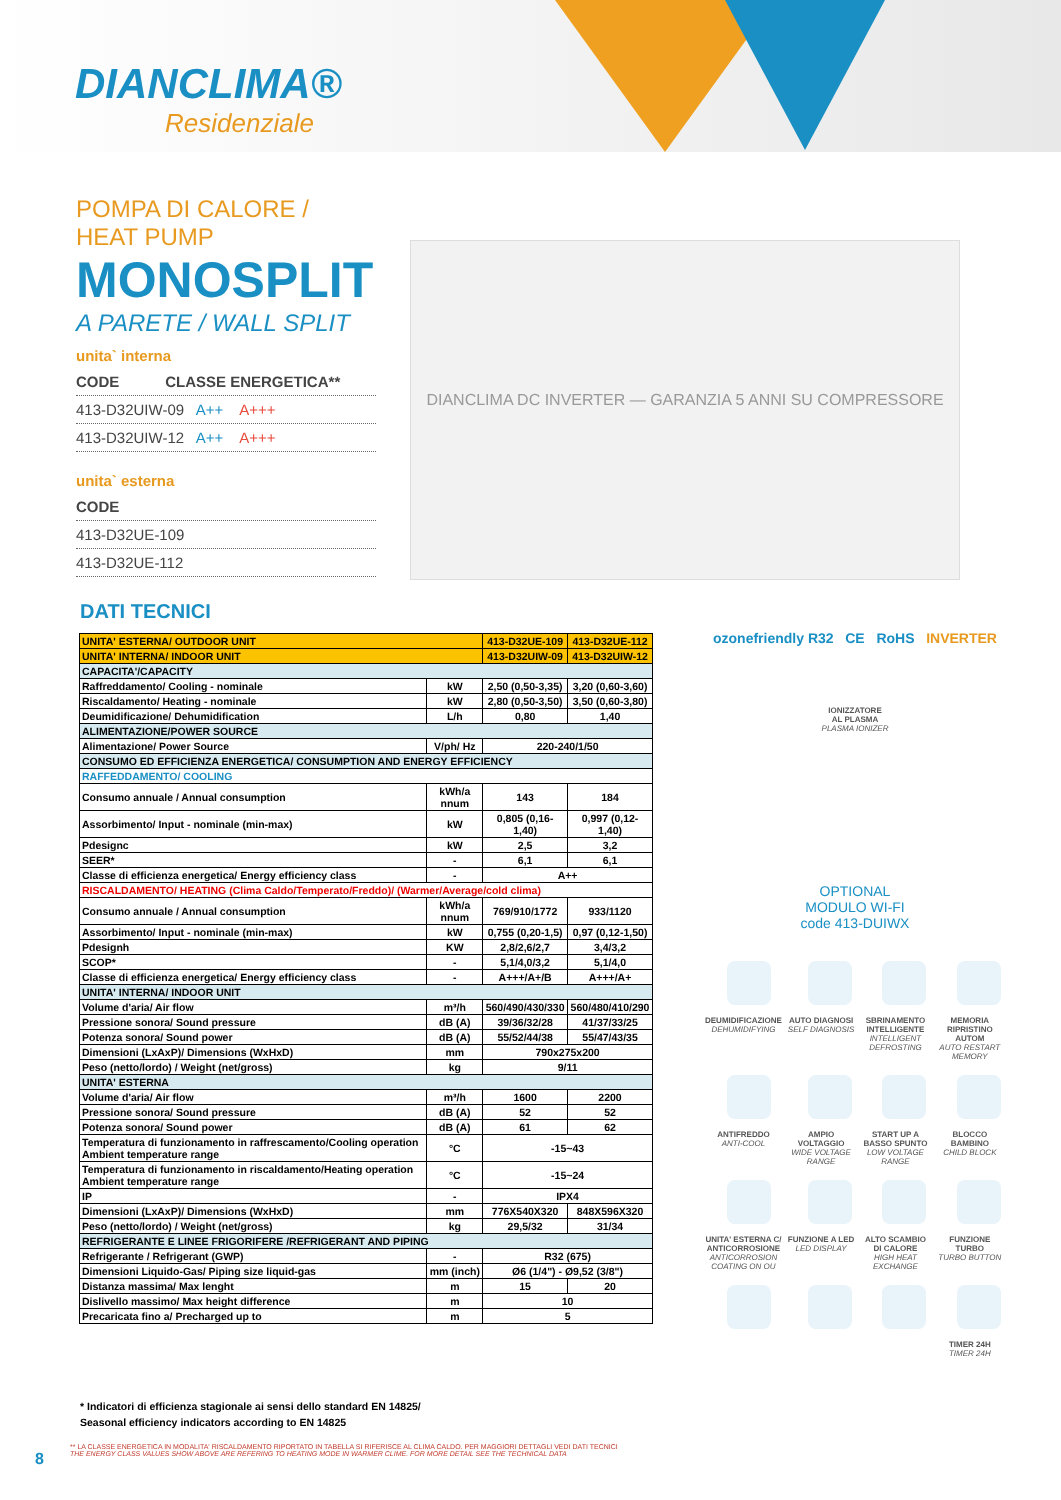DIANCLIMA®
Residenziale
POMPA DI CALORE / HEAT PUMP
MONOSPLIT
A PARETE / WALL SPLIT
unita` interna
CODE CLASSE ENERGETICA**
413-D32UIW-09 A++ A+++
413-D32UIW-12 A++ A+++
unita` esterna
CODE
413-D32UE-109
413-D32UE-112
DIANCLIMA DC INVERTER — GARANZIA 5 ANNI SU COMPRESSORE
DATI TECNICI
| UNITA' ESTERNA/ OUTDOOR UNIT | | 413-D32UE-109 | 413-D32UE-112 |
| UNITA' INTERNA/ INDOOR UNIT | | 413-D32UIW-09 | 413-D32UIW-12 |
| CAPACITA'/CAPACITY | | | |
| Raffreddamento/ Cooling - nominale | kW | 2,50 (0,50-3,35) | 3,20 (0,60-3,60) |
| Riscaldamento/ Heating - nominale | kW | 2,80 (0,50-3,50) | 3,50 (0,60-3,80) |
| Deumidificazione/ Dehumidification | L/h | 0,80 | 1,40 |
| ALIMENTAZIONE/POWER SOURCE | | | |
| Alimentazione/ Power Source | V/ph/ Hz | 220-240/1/50 | |
| CONSUMO ED EFFICIENZA ENERGETICA/ CONSUMPTION AND ENERGY EFFICIENCY | | | |
| RAFFEDDAMENTO/ COOLING | | | |
| Consumo annuale / Annual consumption | kWh/a nnum | 143 | 184 |
| Assorbimento/ Input - nominale (min-max) | kW | 0,805 (0,16-1,40) | 0,997 (0,12-1,40) |
| Pdesignc | kW | 2,5 | 3,2 |
| SEER* | - | 6,1 | 6,1 |
| Classe di efficienza energetica/ Energy efficiency class | - | A++ | |
| RISCALDAMENTO/ HEATING (Clima Caldo/Temperato/Freddo)/ (Warmer/Average/cold clima) | | | |
| Consumo annuale / Annual consumption | kWh/a nnum | 769/910/1772 | 933/1120 |
| Assorbimento/ Input - nominale (min-max) | kW | 0,755 (0,20-1,5) | 0,97 (0,12-1,50) |
| Pdesignh | KW | 2,8/2,6/2,7 | 3,4/3,2 |
| SCOP* | - | 5,1/4,0/3,2 | 5,1/4,0 |
| Classe di efficienza energetica/ Energy efficiency class | - | A+++/A+/B | A+++/A+ |
| UNITA' INTERNA/ INDOOR UNIT | | | |
| Volume d'aria/ Air flow | m³/h | 560/490/430/330 | 560/480/410/290 |
| Pressione sonora/ Sound pressure | dB (A) | 39/36/32/28 | 41/37/33/25 |
| Potenza sonora/ Sound power | dB (A) | 55/52/44/38 | 55/47/43/35 |
| Dimensioni (LxAxP)/ Dimensions (WxHxD) | mm | 790x275x200 | |
| Peso (netto/lordo) / Weight (net/gross) | kg | 9/11 | |
| UNITA' ESTERNA | | | |
| Volume d'aria/ Air flow | m³/h | 1600 | 2200 |
| Pressione sonora/ Sound pressure | dB (A) | 52 | 52 |
| Potenza sonora/ Sound power | dB (A) | 61 | 62 |
| Temperatura di funzionamento in raffrescamento/Cooling operation Ambient temperature range | °C | -15~43 | |
| Temperatura di funzionamento in riscaldamento/Heating operation Ambient temperature range | °C | -15~24 | |
| IP | - | IPX4 | |
| Dimensioni (LxAxP)/ Dimensions (WxHxD) | mm | 776X540X320 | 848X596X320 |
| Peso (netto/lordo) / Weight (net/gross) | kg | 29,5/32 | 31/34 |
| REFRIGERANTE E LINEE FRIGORIFERE /REFRIGERANT AND PIPING | | | |
| Refrigerante / Refrigerant (GWP) | - | R32 (675) | |
| Dimensioni Liquido-Gas/ Piping size liquid-gas | mm (inch) | Ø6 (1/4") - Ø9,52 (3/8") | |
| Distanza massima/ Max lenght | m | 15 | 20 |
| Dislivello massimo/ Max height difference | m | 10 | |
| Precaricata fino a/ Precharged up to | m | 5 | |
* Indicatori di efficienza stagionale ai sensi dello standard EN 14825/
Seasonal efficiency indicators according to EN 14825
8
** LA CLASSE ENERGETICA IN MODALITA' RISCALDAMENTO RIPORTATO IN TABELLA SI RIFERISCE AL CLIMA CALDO. PER MAGGIORI DETTAGLI VEDI DATI TECNICI
THE ENERGY CLASS VALUES SHOW ABOVE ARE REFERING TO HEATING MODE IN WARMER CLIME. FOR MORE DETAIL SEE THE TECHNICAL DATA
ozonefriendly R32 CE RoHS INVERTER
IONIZZATORE
AL PLASMA
PLASMA IONIZER
OPTIONAL
MODULO WI-FI
code 413-DUIWX
DEUMIDIFICAZIONE
DEHUMIDIFYING
AUTO DIAGNOSI
SELF DIAGNOSIS
SBRINAMENTO INTELLIGENTE
INTELLIGENT DEFROSTING
MEMORIA RIPRISTINO AUTOM
AUTO RESTART MEMORY
ANTIFREDDO
ANTI-COOL
AMPIO VOLTAGGIO
WIDE VOLTAGE RANGE
START UP A BASSO SPUNTO
LOW VOLTAGE RANGE
BLOCCO BAMBINO
CHILD BLOCK
UNITA' ESTERNA C/ ANTICORROSIONE
ANTICORROSION COATING ON OU
FUNZIONE A LED
LED DISPLAY
ALTO SCAMBIO DI CALORE
HIGH HEAT EXCHANGE
FUNZIONE TURBO
TURBO BUTTON
TIMER 24H
TIMER 24H